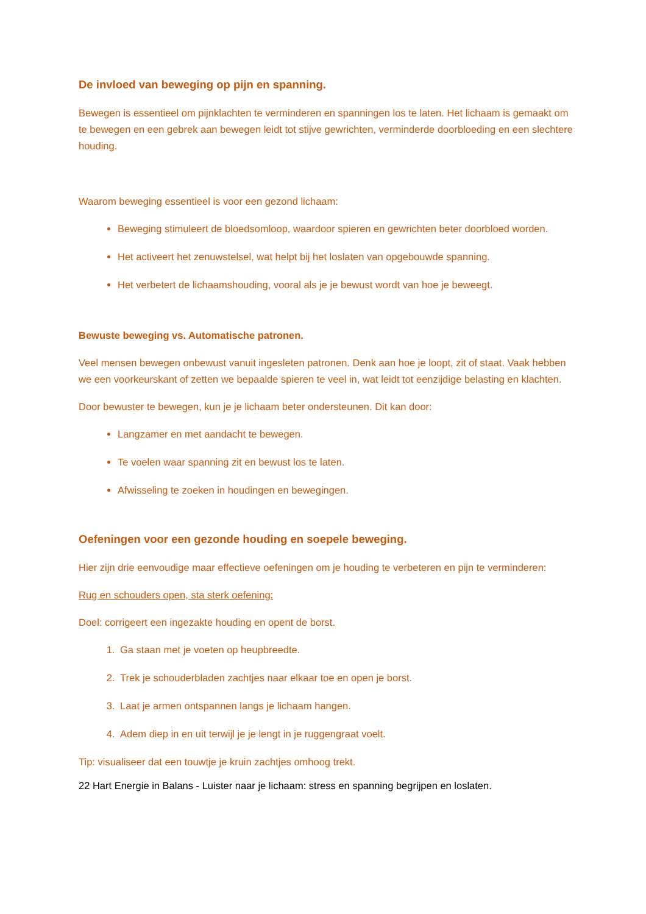De invloed van beweging op pijn en spanning.
Bewegen is essentieel om pijnklachten te verminderen en spanningen los te laten. Het lichaam is gemaakt om te bewegen en een gebrek aan bewegen leidt tot stijve gewrichten, verminderde doorbloeding en een slechtere houding.
Waarom beweging essentieel is voor een gezond lichaam:
Beweging stimuleert de bloedsomloop, waardoor spieren en gewrichten beter doorbloed worden.
Het activeert het zenuwstelsel, wat helpt bij het loslaten van opgebouwde spanning.
Het verbetert de lichaamshouding, vooral als je je bewust wordt van hoe je beweegt.
Bewuste beweging vs. Automatische patronen.
Veel mensen bewegen onbewust vanuit ingesleten patronen. Denk aan hoe je loopt, zit of staat. Vaak hebben we een voorkeurskant of zetten we bepaalde spieren te veel in, wat leidt tot eenzijdige belasting en klachten.
Door bewuster te bewegen, kun je je lichaam beter ondersteunen. Dit kan door:
Langzamer en met aandacht te bewegen.
Te voelen waar spanning zit en bewust los te laten.
Afwisseling te zoeken in houdingen en bewegingen.
Oefeningen voor een gezonde houding en soepele beweging.
Hier zijn drie eenvoudige maar effectieve oefeningen om je houding te verbeteren en pijn te verminderen:
Rug en schouders open, sta sterk oefening:
Doel: corrigeert een ingezakte houding en opent de borst.
1. Ga staan met je voeten op heupbreedte.
2. Trek je schouderbladen zachtjes naar elkaar toe en open je borst.
3. Laat je armen ontspannen langs je lichaam hangen.
4. Adem diep in en uit terwijl je je lengt in je ruggengraat voelt.
Tip: visualiseer dat een touwtje je kruin zachtjes omhoog trekt.
22 Hart Energie in Balans - Luister naar je lichaam: stress en spanning begrijpen en loslaten.